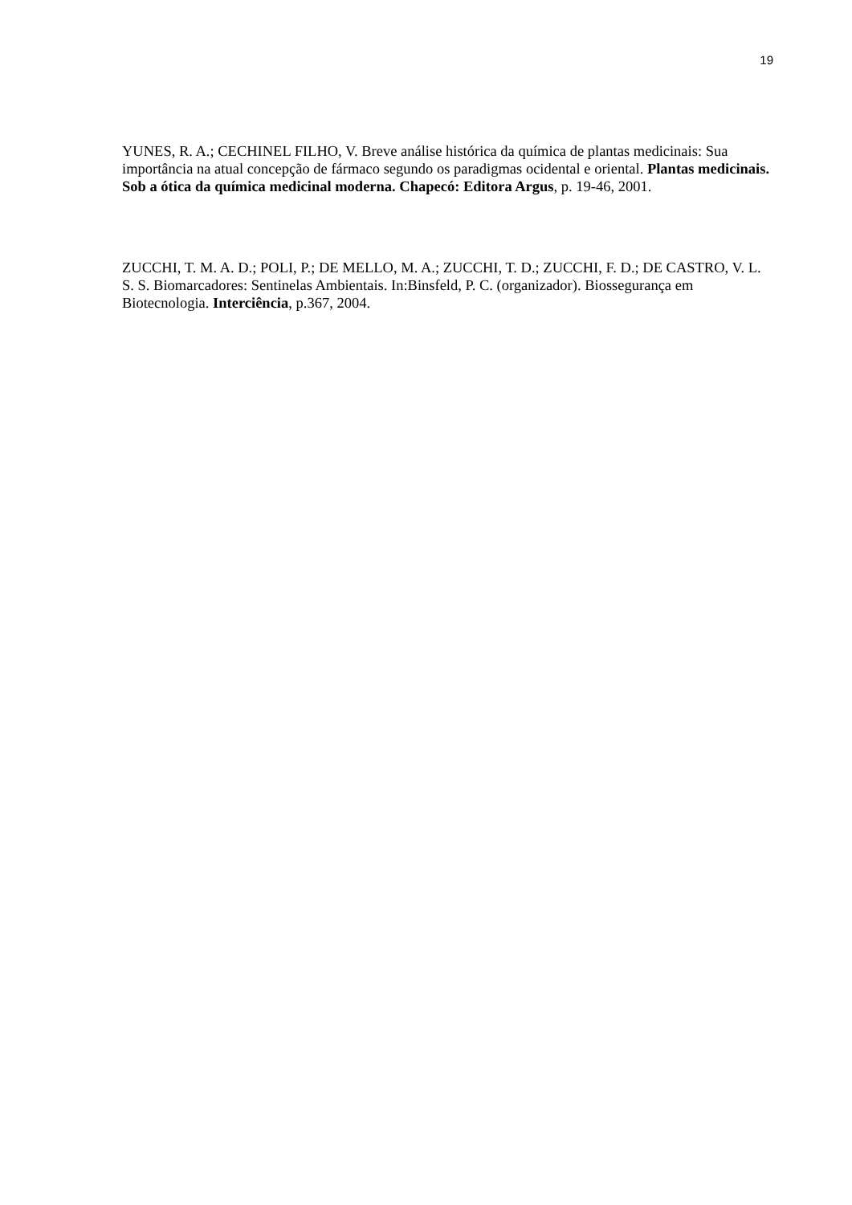19
YUNES, R. A.; CECHINEL FILHO, V. Breve análise histórica da química de plantas medicinais: Sua importância na atual concepção de fármaco segundo os paradigmas ocidental e oriental. Plantas medicinais. Sob a ótica da química medicinal moderna. Chapecó: Editora Argus, p. 19-46, 2001.
ZUCCHI, T. M. A. D.; POLI, P.; DE MELLO, M. A.; ZUCCHI, T. D.; ZUCCHI, F. D.; DE CASTRO, V. L. S. S. Biomarcadores: Sentinelas Ambientais. In:Binsfeld, P. C. (organizador). Biossegurança em Biotecnologia. Interciência, p.367, 2004.